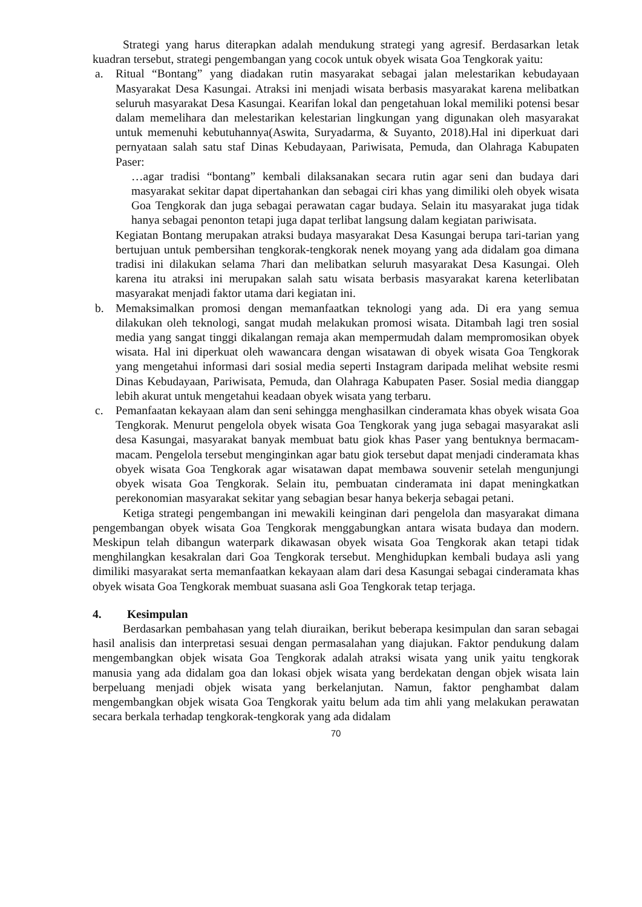Strategi yang harus diterapkan adalah mendukung strategi yang agresif. Berdasarkan letak kuadran tersebut, strategi pengembangan yang cocok untuk obyek wisata Goa Tengkorak yaitu:
a. Ritual “Bontang” yang diadakan rutin masyarakat sebagai jalan melestarikan kebudayaan Masyarakat Desa Kasungai. Atraksi ini menjadi wisata berbasis masyarakat karena melibatkan seluruh masyarakat Desa Kasungai. Kearifan lokal dan pengetahuan lokal memiliki potensi besar dalam memelihara dan melestarikan kelestarian lingkungan yang digunakan oleh masyarakat untuk memenuhi kebutuhannya(Aswita, Suryadarma, & Suyanto, 2018).Hal ini diperkuat dari pernyataan salah satu staf Dinas Kebudayaan, Pariwisata, Pemuda, dan Olahraga Kabupaten Paser:
…agar tradisi “bontang” kembali dilaksanakan secara rutin agar seni dan budaya dari masyarakat sekitar dapat dipertahankan dan sebagai ciri khas yang dimiliki oleh obyek wisata Goa Tengkorak dan juga sebagai perawatan cagar budaya. Selain itu masyarakat juga tidak hanya sebagai penonton tetapi juga dapat terlibat langsung dalam kegiatan pariwisata.
Kegiatan Bontang merupakan atraksi budaya masyarakat Desa Kasungai berupa tari-tarian yang bertujuan untuk pembersihan tengkorak-tengkorak nenek moyang yang ada didalam goa dimana tradisi ini dilakukan selama 7hari dan melibatkan seluruh masyarakat Desa Kasungai. Oleh karena itu atraksi ini merupakan salah satu wisata berbasis masyarakat karena keterlibatan masyarakat menjadi faktor utama dari kegiatan ini.
b. Memaksimalkan promosi dengan memanfaatkan teknologi yang ada. Di era yang semua dilakukan oleh teknologi, sangat mudah melakukan promosi wisata. Ditambah lagi tren sosial media yang sangat tinggi dikalangan remaja akan mempermudah dalam mempromosikan obyek wisata. Hal ini diperkuat oleh wawancara dengan wisatawan di obyek wisata Goa Tengkorak yang mengetahui informasi dari sosial media seperti Instagram daripada melihat website resmi Dinas Kebudayaan, Pariwisata, Pemuda, dan Olahraga Kabupaten Paser. Sosial media dianggap lebih akurat untuk mengetahui keadaan obyek wisata yang terbaru.
c. Pemanfaatan kekayaan alam dan seni sehingga menghasilkan cinderamata khas obyek wisata Goa Tengkorak. Menurut pengelola obyek wisata Goa Tengkorak yang juga sebagai masyarakat asli desa Kasungai, masyarakat banyak membuat batu giok khas Paser yang bentuknya bermacam-macam. Pengelola tersebut menginginkan agar batu giok tersebut dapat menjadi cinderamata khas obyek wisata Goa Tengkorak agar wisatawan dapat membawa souvenir setelah mengunjungi obyek wisata Goa Tengkorak. Selain itu, pembuatan cinderamata ini dapat meningkatkan perekonomian masyarakat sekitar yang sebagian besar hanya bekerja sebagai petani.
Ketiga strategi pengembangan ini mewakili keinginan dari pengelola dan masyarakat dimana pengembangan obyek wisata Goa Tengkorak menggabungkan antara wisata budaya dan modern. Meskipun telah dibangun waterpark dikawasan obyek wisata Goa Tengkorak akan tetapi tidak menghilangkan kesakralan dari Goa Tengkorak tersebut. Menghidupkan kembali budaya asli yang dimiliki masyarakat serta memanfaatkan kekayaan alam dari desa Kasungai sebagai cinderamata khas obyek wisata Goa Tengkorak membuat suasana asli Goa Tengkorak tetap terjaga.
4. Kesimpulan
Berdasarkan pembahasan yang telah diuraikan, berikut beberapa kesimpulan dan saran sebagai hasil analisis dan interpretasi sesuai dengan permasalahan yang diajukan. Faktor pendukung dalam mengembangkan objek wisata Goa Tengkorak adalah atraksi wisata yang unik yaitu tengkorak manusia yang ada didalam goa dan lokasi objek wisata yang berdekatan dengan objek wisata lain berpeluang menjadi objek wisata yang berkelanjutan. Namun, faktor penghambat dalam mengembangkan objek wisata Goa Tengkorak yaitu belum ada tim ahli yang melakukan perawatan secara berkala terhadap tengkorak-tengkorak yang ada didalam
70